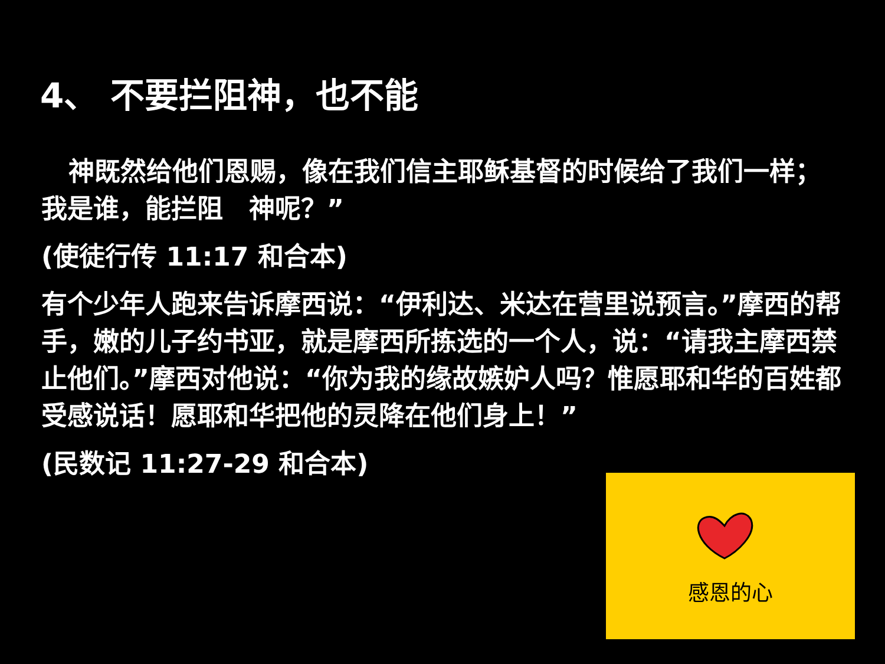4、 不要拦阻神，也不能
神既然给他们恩赐，像在我们信主耶稣基督的时候给了我们一样；我是谁，能拦阻　神呢？”
(使徒行传 11:17 和合本)
有个少年人跑来告诉摩西说：“伊利达、米达在营里说预言。”摩西的帮手，嫩的儿子约书亚，就是摩西所拣选的一个人，说：“请我主摩西禁止他们。”摩西对他说：“你为我的缘故嫉妒人吗？惟愿耶和华的百姓都受感说话！愿耶和华把他的灵降在他们身上！”
(民数记 11:27-29 和合本)
感恩的心